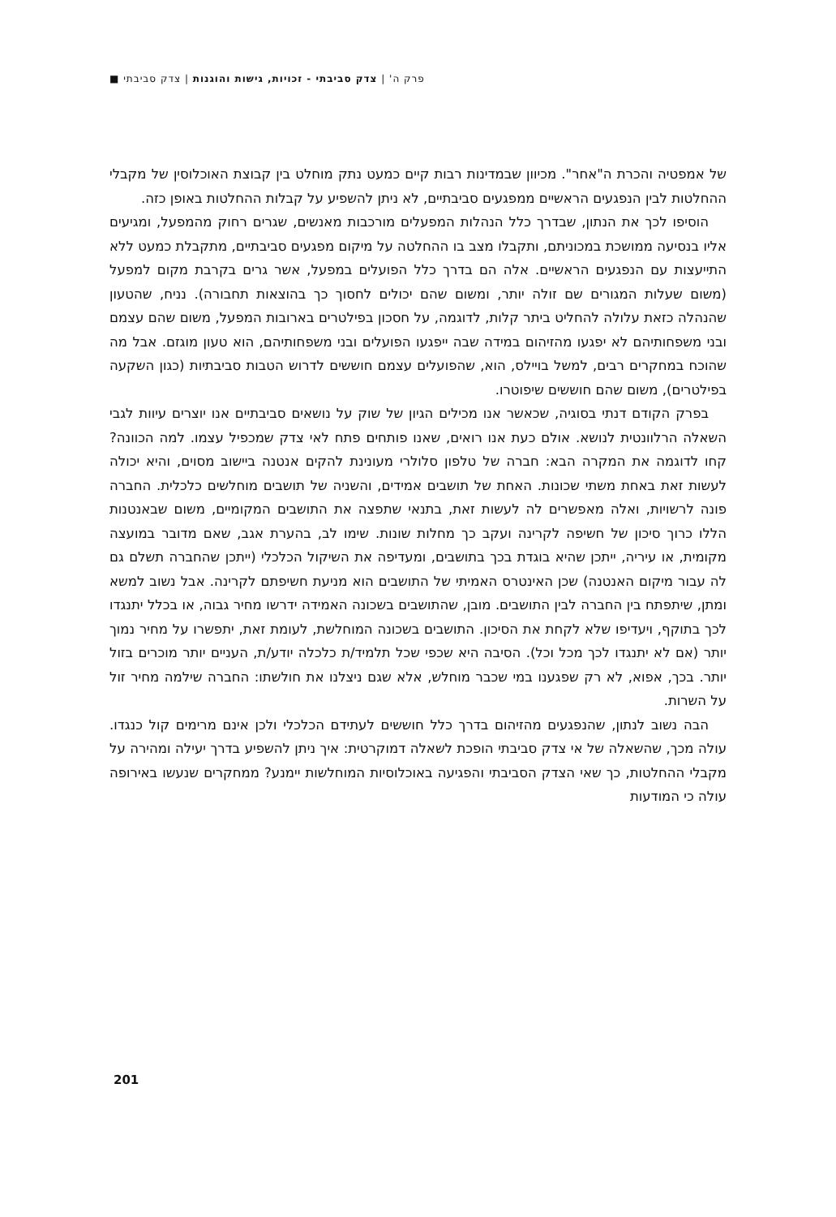פרק ה' | צדק סביבתי - זכויות, גישות והוגנות | צדק סביבתי ■
של אמפטיה והכרת ה"אחר". מכיוון שבמדינות רבות קיים כמעט נתק מוחלט בין קבוצת האוכלוסין של מקבלי ההחלטות לבין הנפגעים הראשיים ממפגעים סביבתיים, לא ניתן להשפיע על קבלות ההחלטות באופן כזה.
הוסיפו לכך את הנתון, שבדרך כלל הנהלות המפעלים מורכבות מאנשים, שגרים רחוק מהמפעל, ומגיעים אליו בנסיעה ממושכת במכוניתם, ותקבלו מצב בו ההחלטה על מיקום מפגעים סביבתיים, מתקבלת כמעט ללא התייעצות עם הנפגעים הראשיים. אלה הם בדרך כלל הפועלים במפעל, אשר גרים בקרבת מקום למפעל (משום שעלות המגורים שם זולה יותר, ומשום שהם יכולים לחסוך כך בהוצאות תחבורה). נניח, שהטעון שהנהלה כזאת עלולה להחליט ביתר קלות, לדוגמה, על חסכון בפילטרים בארובות המפעל, משום שהם עצמם ובני משפחותיהם לא יפגעו מהזיהום במידה שבה ייפגעו הפועלים ובני משפחותיהם, הוא טעון מוגזם. אבל מה שהוכח במחקרים רבים, למשל בויילס, הוא, שהפועלים עצמם חוששים לדרוש הטבות סביבתיות (כגון השקעה בפילטרים), משום שהם חוששים שיפוטרו.
בפרק הקודם דנתי בסוגיה, שכאשר אנו מכילים הגיון של שוק על נושאים סביבתיים אנו יוצרים עיוות לגבי השאלה הרלוונטית לנושא. אולם כעת אנו רואים, שאנו פותחים פתח לאי צדק שמכפיל עצמו. למה הכוונה? קחו לדוגמה את המקרה הבא: חברה של טלפון סלולרי מעונינת להקים אנטנה ביישוב מסוים, והיא יכולה לעשות זאת באחת משתי שכונות. האחת של תושבים אמידים, והשניה של תושבים מוחלשים כלכלית. החברה פונה לרשויות, ואלה מאפשרים לה לעשות זאת, בתנאי שתפצה את התושבים המקומיים, משום שבאנטנות הללו כרוך סיכון של חשיפה לקרינה ועקב כך מחלות שונות. שימו לב, בהערת אגב, שאם מדובר במועצה מקומית, או עיריה, ייתכן שהיא בוגדת בכך בתושבים, ומעדיפה את השיקול הכלכלי (ייתכן שהחברה תשלם גם לה עבור מיקום האנטנה) שכן האינטרס האמיתי של התושבים הוא מניעת חשיפתם לקרינה. אבל נשוב למשא ומתן, שיתפתח בין החברה לבין התושבים. מובן, שהתושבים בשכונה האמידה ידרשו מחיר גבוה, או בכלל יתנגדו לכך בתוקף, ויעדיפו שלא לקחת את הסיכון. התושבים בשכונה המוחלשת, לעומת זאת, יתפשרו על מחיר נמוך יותר (אם לא יתנגדו לכך מכל וכל). הסיבה היא שכפי שכל תלמיד/ת כלכלה יודע/ת, העניים יותר מוכרים בזול יותר. בכך, אפוא, לא רק שפגענו במי שכבר מוחלש, אלא שגם ניצלנו את חולשתו: החברה שילמה מחיר זול על השרות.
הבה נשוב לנתון, שהנפגעים מהזיהום בדרך כלל חוששים לעתידם הכלכלי ולכן אינם מרימים קול כנגדו. עולה מכך, שהשאלה של אי צדק סביבתי הופכת לשאלה דמוקרטית: איך ניתן להשפיע בדרך יעילה ומהירה על מקבלי ההחלטות, כך שאי הצדק הסביבתי והפגיעה באוכלוסיות המוחלשות יימנע? ממחקרים שנעשו באירופה עולה כי המודעות
201